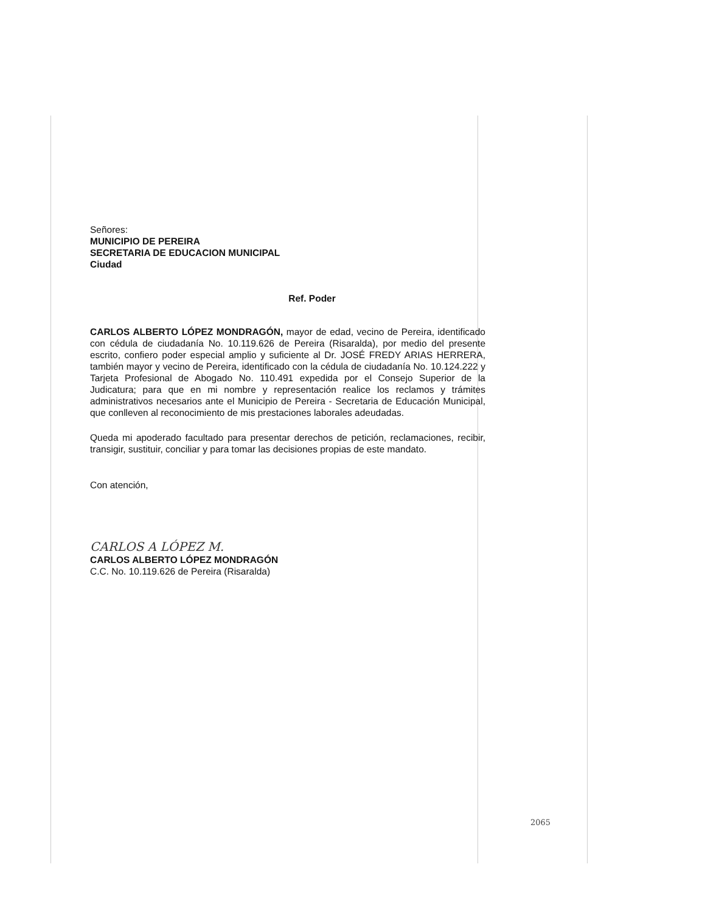Señores:
MUNICIPIO DE PEREIRA
SECRETARIA DE EDUCACION MUNICIPAL
Ciudad
Ref. Poder
CARLOS ALBERTO LÓPEZ MONDRAGÓN, mayor de edad, vecino de Pereira, identificado con cédula de ciudadanía No. 10.119.626 de Pereira (Risaralda), por medio del presente escrito, confiero poder especial amplio y suficiente al Dr. JOSÉ FREDY ARIAS HERRERA, también mayor y vecino de Pereira, identificado con la cédula de ciudadanía No. 10.124.222 y Tarjeta Profesional de Abogado No. 110.491 expedida por el Consejo Superior de la Judicatura; para que en mi nombre y representación realice los reclamos y trámites administrativos necesarios ante el Municipio de Pereira - Secretaria de Educación Municipal, que conlleven al reconocimiento de mis prestaciones laborales adeudadas.
Queda mi apoderado facultado para presentar derechos de petición, reclamaciones, recibir, transigir, sustituir, conciliar y para tomar las decisiones propias de este mandato.
Con atención,
CARLOS A LÓPEZ M.
CARLOS ALBERTO LÓPEZ MONDRAGÓN
C.C. No. 10.119.626 de Pereira (Risaralda)
2065